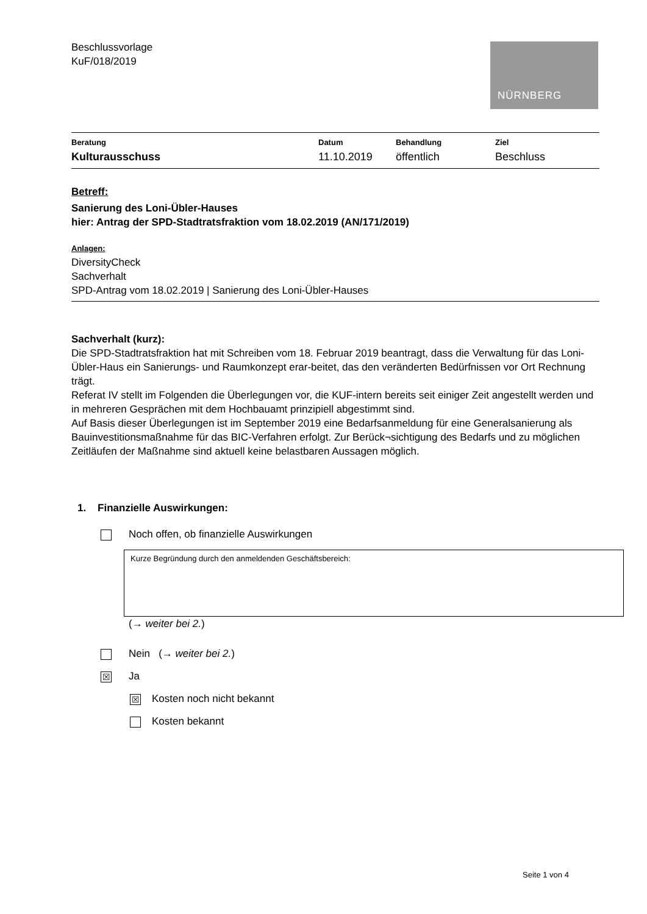Beschlussvorlage
KuF/018/2019
NÜRNBERG
| Beratung | Datum | Behandlung | Ziel |
| --- | --- | --- | --- |
| Kulturausschuss | 11.10.2019 | öffentlich | Beschluss |
Betreff:
Sanierung des Loni-Übler-Hauses
hier: Antrag der SPD-Stadtratsfraktion vom 18.02.2019 (AN/171/2019)
Anlagen:
DiversityCheck
Sachverhalt
SPD-Antrag vom 18.02.2019 | Sanierung des Loni-Übler-Hauses
Sachverhalt (kurz):
Die SPD-Stadtratsfraktion hat mit Schreiben vom 18. Februar 2019 beantragt, dass die Verwaltung für das Loni-Übler-Haus ein Sanierungs- und Raumkonzept erar-beitet, das den veränderten Bedürfnissen vor Ort Rechnung trägt.
Referat IV stellt im Folgenden die Überlegungen vor, die KUF-intern bereits seit einiger Zeit angestellt werden und in mehreren Gesprächen mit dem Hochbauamt prinzipiell abgestimmt sind.
Auf Basis dieser Überlegungen ist im September 2019 eine Bedarfsanmeldung für eine Generalsanierung als Bauinvestitionsmaßnahme für das BIC-Verfahren erfolgt. Zur Berück¬sichtigung des Bedarfs und zu möglichen Zeitläufen der Maßnahme sind aktuell keine belastbaren Aussagen möglich.
1. Finanzielle Auswirkungen:
Noch offen, ob finanzielle Auswirkungen
Kurze Begründung durch den anmeldenden Geschäftsbereich:
(→ weiter bei 2.)
Nein (→ weiter bei 2.)
☒ Ja
☒ Kosten noch nicht bekannt
Kosten bekannt
Seite 1 von 4